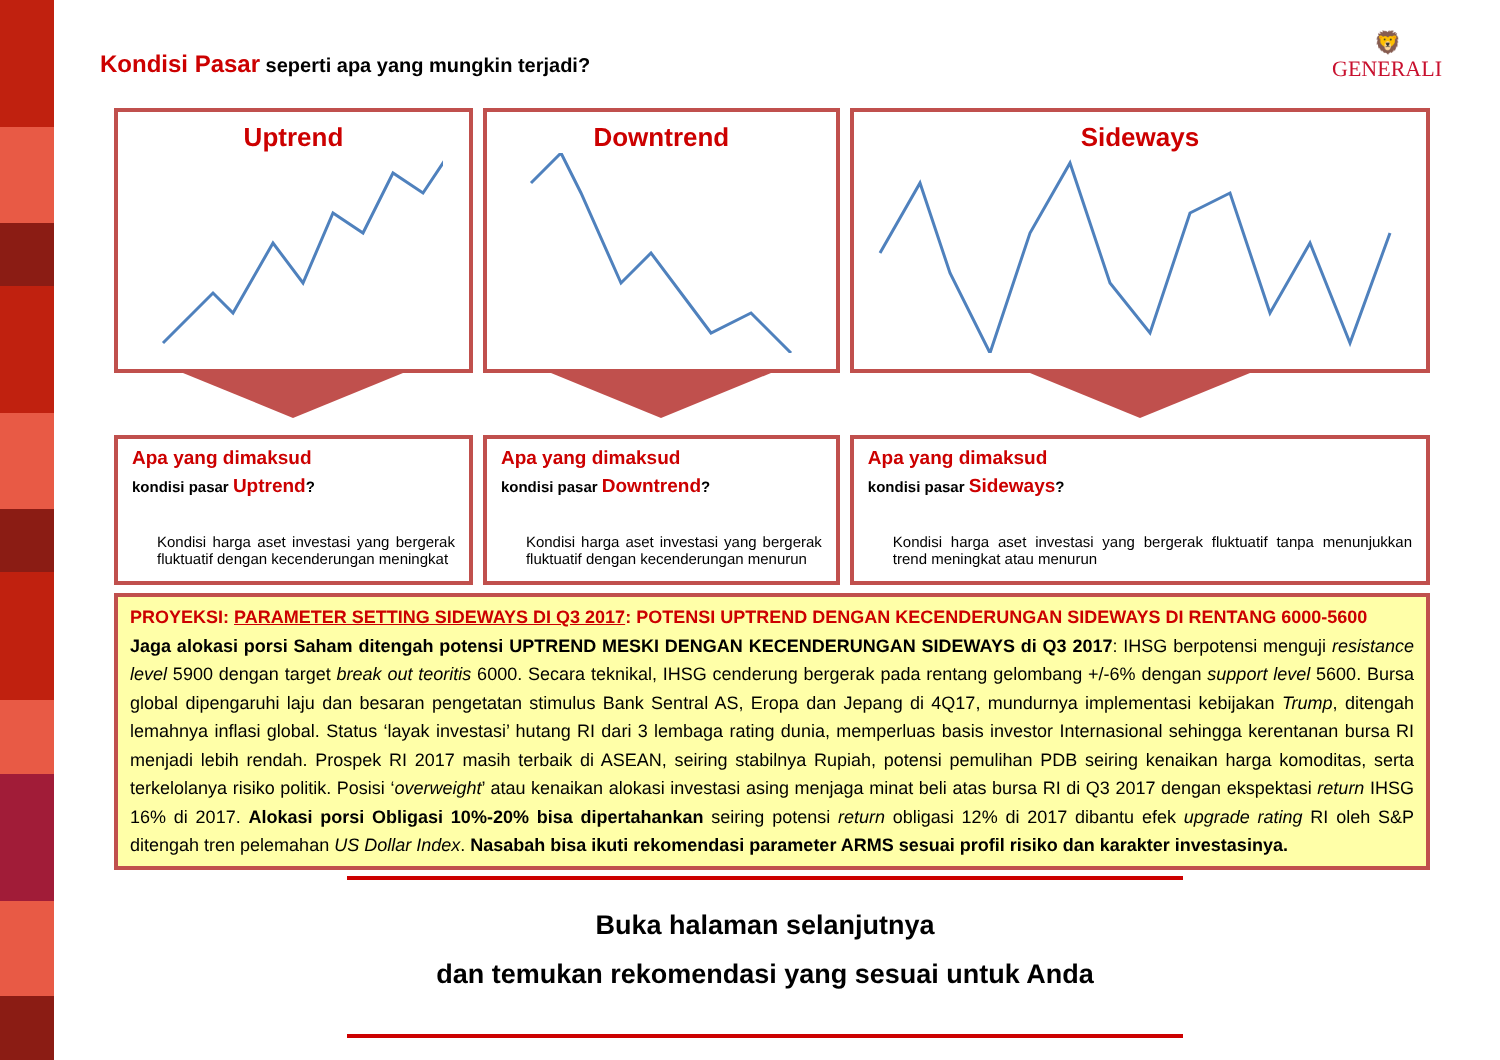🦁
GENERALI
Kondisi Pasar seperti apa yang mungkin terjadi?
Uptrend Downtrend Sideways
Apa yang dimaksud
kondisi pasar Uptrend?
Kondisi harga aset investasi yang bergerak fluktuatif dengan kecenderungan meningkat
Apa yang dimaksud
kondisi pasar Downtrend?
Kondisi harga aset investasi yang bergerak fluktuatif dengan kecenderungan menurun
Apa yang dimaksud
kondisi pasar Sideways?
Kondisi harga aset investasi yang bergerak fluktuatif tanpa menunjukkan trend meningkat atau menurun
PROYEKSI: PARAMETER SETTING SIDEWAYS DI Q3 2017: POTENSI UPTREND DENGAN KECENDERUNGAN SIDEWAYS DI RENTANG 6000-5600
Jaga alokasi porsi Saham ditengah potensi UPTREND MESKI DENGAN KECENDERUNGAN SIDEWAYS di Q3 2017: IHSG berpotensi menguji resistance level 5900 dengan target break out teoritis 6000. Secara teknikal, IHSG cenderung bergerak pada rentang gelombang +/-6% dengan support level 5600. Bursa global dipengaruhi laju dan besaran pengetatan stimulus Bank Sentral AS, Eropa dan Jepang di 4Q17, mundurnya implementasi kebijakan Trump, ditengah lemahnya inflasi global. Status ‘layak investasi’ hutang RI dari 3 lembaga rating dunia, memperluas basis investor Internasional sehingga kerentanan bursa RI menjadi lebih rendah. Prospek RI 2017 masih terbaik di ASEAN, seiring stabilnya Rupiah, potensi pemulihan PDB seiring kenaikan harga komoditas, serta terkelolanya risiko politik. Posisi ‘overweight’ atau kenaikan alokasi investasi asing menjaga minat beli atas bursa RI di Q3 2017 dengan ekspektasi return IHSG 16% di 2017. Alokasi porsi Obligasi 10%-20% bisa dipertahankan seiring potensi return obligasi 12% di 2017 dibantu efek upgrade rating RI oleh S&P ditengah tren pelemahan US Dollar Index. Nasabah bisa ikuti rekomendasi parameter ARMS sesuai profil risiko dan karakter investasinya.
Buka halaman selanjutnya
dan temukan rekomendasi yang sesuai untuk Anda